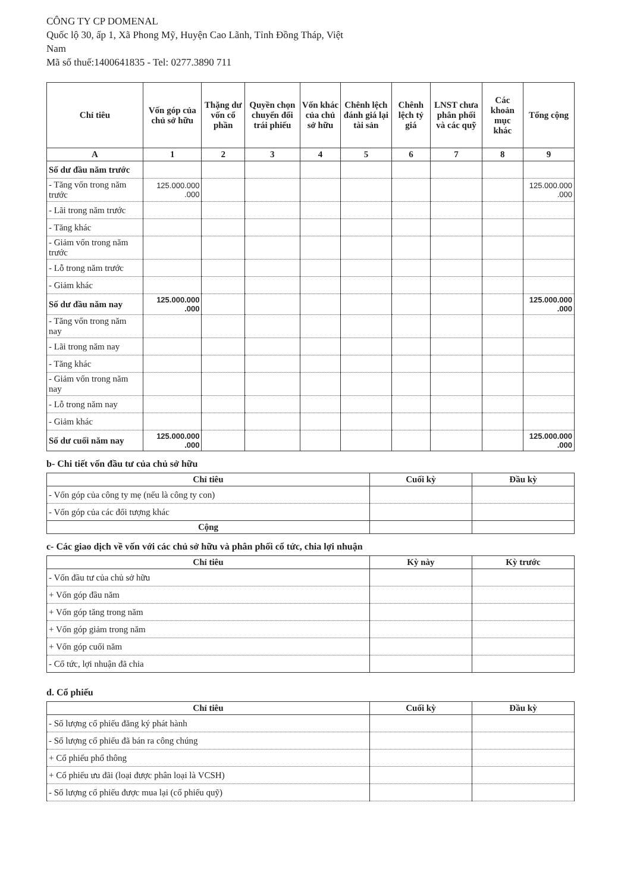CÔNG TY CP DOMENAL
Quốc lộ 30, ấp 1, Xã Phong Mỹ, Huyện Cao Lãnh, Tỉnh Đồng Tháp, Việt
Nam
Mã số thuế:1400641835 - Tel: 0277.3890 711
| Chỉ tiêu | Vốn góp của chủ sở hữu | Thặng dư vốn cổ phần | Quyền chọn chuyển đổi trái phiếu | Vốn khác của chủ sở hữu | Chênh lệch đánh giá lại tài sản | Chênh lệch tỷ giá | LNST chưa phân phối và các quỹ | Các khoản mục khác | Tổng cộng |
| --- | --- | --- | --- | --- | --- | --- | --- | --- | --- |
| A | 1 | 2 | 3 | 4 | 5 | 6 | 7 | 8 | 9 |
| Số dư đầu năm trước | | | | | | | | | |
| - Tăng vốn trong năm trước | 125.000.000 .000 | | | | | | | | 125.000.000 .000 |
| - Lãi trong năm trước | | | | | | | | | |
| - Tăng khác | | | | | | | | | |
| - Giảm vốn trong năm trước | | | | | | | | | |
| - Lỗ trong năm trước | | | | | | | | | |
| - Giảm khác | | | | | | | | | |
| Số dư đầu năm nay | 125.000.000 .000 | | | | | | | | 125.000.000 .000 |
| - Tăng vốn trong năm nay | | | | | | | | | |
| - Lãi trong năm nay | | | | | | | | | |
| - Tăng khác | | | | | | | | | |
| - Giảm vốn trong năm nay | | | | | | | | | |
| - Lỗ trong năm nay | | | | | | | | | |
| - Giảm khác | | | | | | | | | |
| Số dư cuối năm nay | 125.000.000 .000 | | | | | | | | 125.000.000 .000 |
b- Chi tiết vốn đầu tư của chủ sở hữu
| Chỉ tiêu | Cuối kỳ | Đầu kỳ |
| --- | --- | --- |
| - Vốn góp của công ty mẹ (nếu là công ty con) | | |
| - Vốn góp của các đối tượng khác | | |
| Cộng | | |
c- Các giao dịch về vốn với các chủ sở hữu và phân phối cổ tức, chia lợi nhuận
| Chỉ tiêu | Kỳ này | Kỳ trước |
| --- | --- | --- |
| - Vốn đầu tư của chủ sở hữu | | |
| + Vốn góp đầu năm | | |
| + Vốn góp tăng trong năm | | |
| + Vốn góp giảm trong năm | | |
| + Vốn góp cuối năm | | |
| - Cổ tức, lợi nhuận đã chia | | |
d. Cổ phiếu
| Chỉ tiêu | Cuối kỳ | Đầu kỳ |
| --- | --- | --- |
| - Số lượng cổ phiếu đăng ký phát hành | | |
| - Số lượng cổ phiếu đã bán ra công chúng | | |
| + Cổ phiếu phổ thông | | |
| + Cổ phiếu ưu đãi (loại được phân loại là VCSH) | | |
| - Số lượng cổ phiếu được mua lại (cổ phiếu quỹ) | | |